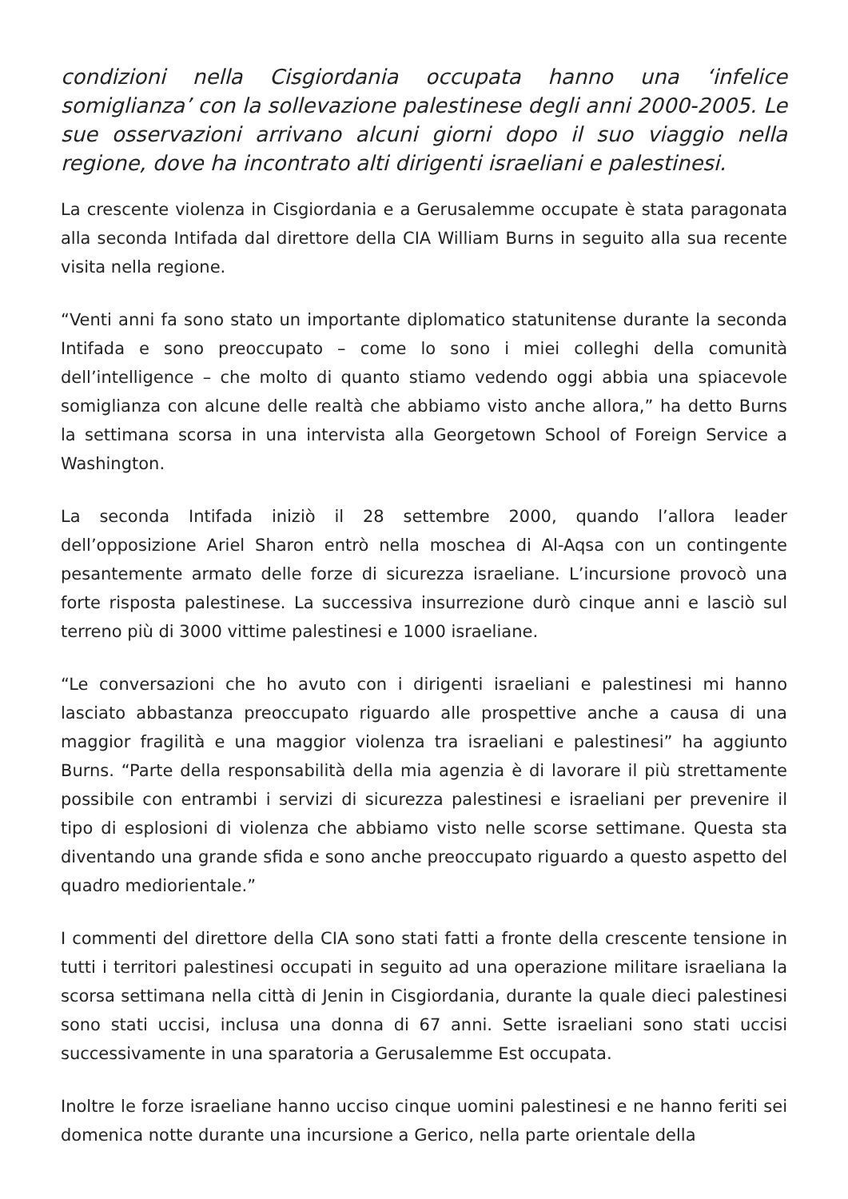condizioni nella Cisgiordania occupata hanno una ‘infelice somiglianza’ con la sollevazione palestinese degli anni 2000-2005. Le sue osservazioni arrivano alcuni giorni dopo il suo viaggio nella regione, dove ha incontrato alti dirigenti israeliani e palestinesi.
La crescente violenza in Cisgiordania e a Gerusalemme occupate è stata paragonata alla seconda Intifada dal direttore della CIA William Burns in seguito alla sua recente visita nella regione.
“Venti anni fa sono stato un importante diplomatico statunitense durante la seconda Intifada e sono preoccupato – come lo sono i miei colleghi della comunità dell’intelligence – che molto di quanto stiamo vedendo oggi abbia una spiacevole somiglianza con alcune delle realtà che abbiamo visto anche allora,” ha detto Burns la settimana scorsa in una intervista alla Georgetown School of Foreign Service a Washington.
La seconda Intifada iniziò il 28 settembre 2000, quando l’allora leader dell’opposizione Ariel Sharon entrò nella moschea di Al-Aqsa con un contingente pesantemente armato delle forze di sicurezza israeliane. L’incursione provocò una forte risposta palestinese. La successiva insurrezione durò cinque anni e lasciò sul terreno più di 3000 vittime palestinesi e 1000 israeliane.
“Le conversazioni che ho avuto con i dirigenti israeliani e palestinesi mi hanno lasciato abbastanza preoccupato riguardo alle prospettive anche a causa di una maggior fragilità e una maggior violenza tra israeliani e palestinesi” ha aggiunto Burns. “Parte della responsabilità della mia agenzia è di lavorare il più strettamente possibile con entrambi i servizi di sicurezza palestinesi e israeliani per prevenire il tipo di esplosioni di violenza che abbiamo visto nelle scorse settimane. Questa sta diventando una grande sfida e sono anche preoccupato riguardo a questo aspetto del quadro mediorientale.”
I commenti del direttore della CIA sono stati fatti a fronte della crescente tensione in tutti i territori palestinesi occupati in seguito ad una operazione militare israeliana la scorsa settimana nella città di Jenin in Cisgiordania, durante la quale dieci palestinesi sono stati uccisi, inclusa una donna di 67 anni. Sette israeliani sono stati uccisi successivamente in una sparatoria a Gerusalemme Est occupata.
Inoltre le forze israeliane hanno ucciso cinque uomini palestinesi e ne hanno feriti sei domenica notte durante una incursione a Gerico, nella parte orientale della